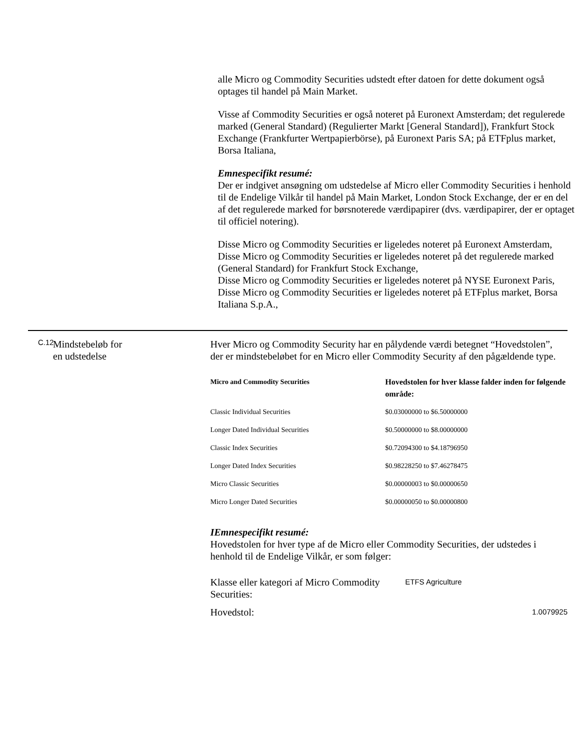alle Micro og Commodity Securities udstedt efter datoen for dette dokument også optages til handel på Main Market.
Visse af Commodity Securities er også noteret på Euronext Amsterdam; det regulerede marked (General Standard) (Regulierter Markt [General Standard]), Frankfurt Stock Exchange (Frankfurter Wertpapierbörse), på Euronext Paris SA; på ETFplus market, Borsa Italiana,
Emnespecifikt resumé:
Der er indgivet ansøgning om udstedelse af Micro eller Commodity Securities i henhold til de Endelige Vilkår til handel på Main Market, London Stock Exchange, der er en del af det regulerede marked for børsnoterede værdipapirer (dvs. værdipapirer, der er optaget til officiel notering).
Disse Micro og Commodity Securities er ligeledes noteret på Euronext Amsterdam,
Disse Micro og Commodity Securities er ligeledes noteret på det regulerede marked (General Standard) for Frankfurt Stock Exchange,
Disse Micro og Commodity Securities er ligeledes noteret på NYSE Euronext Paris,
Disse Micro og Commodity Securities er ligeledes noteret på ETFplus market, Borsa Italiana S.p.A.,
C.12
Mindstebeløb for
en udstedelse
Hver Micro og Commodity Security har en pålydende værdi betegnet “Hovedstolen”, der er mindstebeløbet for en Micro eller Commodity Security af den pågældende type.
| Micro and Commodity Securities | Hovedstolen for hver klasse falder inden for følgende område: |
| --- | --- |
| Classic Individual Securities | $0.03000000 to $6.50000000 |
| Longer Dated Individual Securities | $0.50000000 to $8.00000000 |
| Classic Index Securities | $0.72094300 to $4.18796950 |
| Longer Dated Index Securities | $0.98228250 to $7.46278475 |
| Micro Classic Securities | $0.00000003 to $0.00000650 |
| Micro Longer Dated Securities | $0.00000050 to $0.00000800 |
IEmnespecifikt resumé:
Hovedstolen for hver type af de Micro eller Commodity Securities, der udstedes i henhold til de Endelige Vilkår, er som følger:
| Klasse eller kategori af Micro Commodity Securities: | ETFS Agriculture |
| Hovedstol: | 1.0079925 |